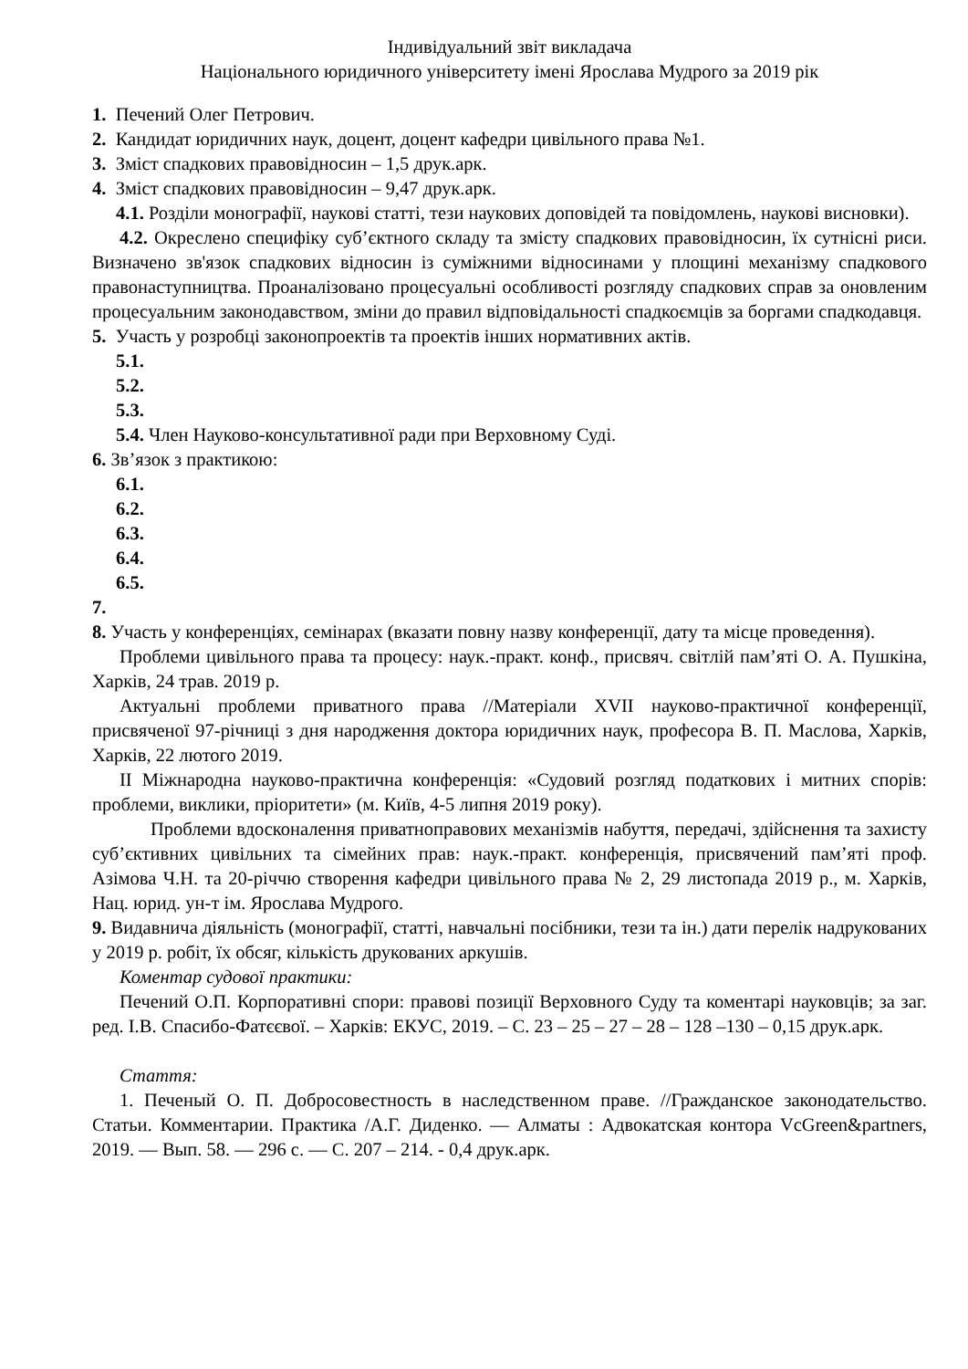Індивідуальний звіт викладача
Національного юридичного університету імені Ярослава Мудрого за 2019 рік
1. Печений Олег Петрович.
2. Кандидат юридичних наук, доцент, доцент кафедри цивільного права №1.
3. Зміст спадкових правовідносин – 1,5 друк.арк.
4. Зміст спадкових правовідносин – 9,47 друк.арк.
4.1. Розділи монографії, наукові статті, тези наукових доповідей та повідомлень, наукові висновки).
4.2. Окреслено специфіку суб’єктного складу та змісту спадкових правовідносин, їх сутнісні риси. Визначено зв'язок спадкових відносин із суміжними відносинами у площині механізму спадкового правонаступництва. Проаналізовано процесуальні особливості розгляду спадкових справ за оновленим процесуальним законодавством, зміни до правил відповідальності спадкоємців за боргами спадкодавця.
5. Участь у розробці законопроектів та проектів інших нормативних актів.
5.1.
5.2.
5.3.
5.4. Член Науково-консультативної ради при Верховному Суді.
6. Зв’язок з практикою:
6.1.
6.2.
6.3.
6.4.
6.5.
7.
8. Участь у конференціях, семінарах (вказати повну назву конференції, дату та місце проведення).
Проблеми цивільного права та процесу: наук.-практ. конф., присвяч. світлій пам’яті О. А. Пушкіна, Харків, 24 трав. 2019 р.
Актуальні проблеми приватного права //Матеріали XVII науково-практичної конференції, присвяченої 97-річниці з дня народження доктора юридичних наук, професора В. П. Маслова, Харків, Харків, 22 лютого 2019.
ІІ Міжнародна науково-практична конференція: «Судовий розгляд податкових і митних спорів: проблеми, виклики, пріоритети» (м. Київ, 4-5 липня 2019 року).
Проблеми вдосконалення приватноправових механізмів набуття, передачі, здійснення та захисту суб’єктивних цивільних та сімейних прав: наук.-практ. конференція, присвячений пам’яті проф. Азімова Ч.Н. та 20-річчю створення кафедри цивільного права № 2, 29 листопада 2019 р., м. Харків, Нац. юрид. ун-т ім. Ярослава Мудрого.
9. Видавнича діяльність (монографії, статті, навчальні посібники, тези та ін.) дати перелік надрукованих у 2019 р. робіт, їх обсяг, кількість друкованих аркушів.
Коментар судової практики:
Печений О.П. Корпоративні спори: правові позиції Верховного Суду та коментарі науковців; за заг. ред. І.В. Спасибо-Фатєєвої. – Харків: ЕКУС, 2019. – С. 23 – 25 – 27 – 28 – 128 –130 – 0,15 друк.арк.
Стаття:
1. Печеный О. П. Добросовестность в наследственном праве. //Гражданское законодательство. Статьи. Комментарии. Практика /А.Г. Диденко. — Алматы : Адвокатская контора VcGreen&partners, 2019. — Вып. 58. — 296 с. — С. 207 – 214. - 0,4 друк.арк.